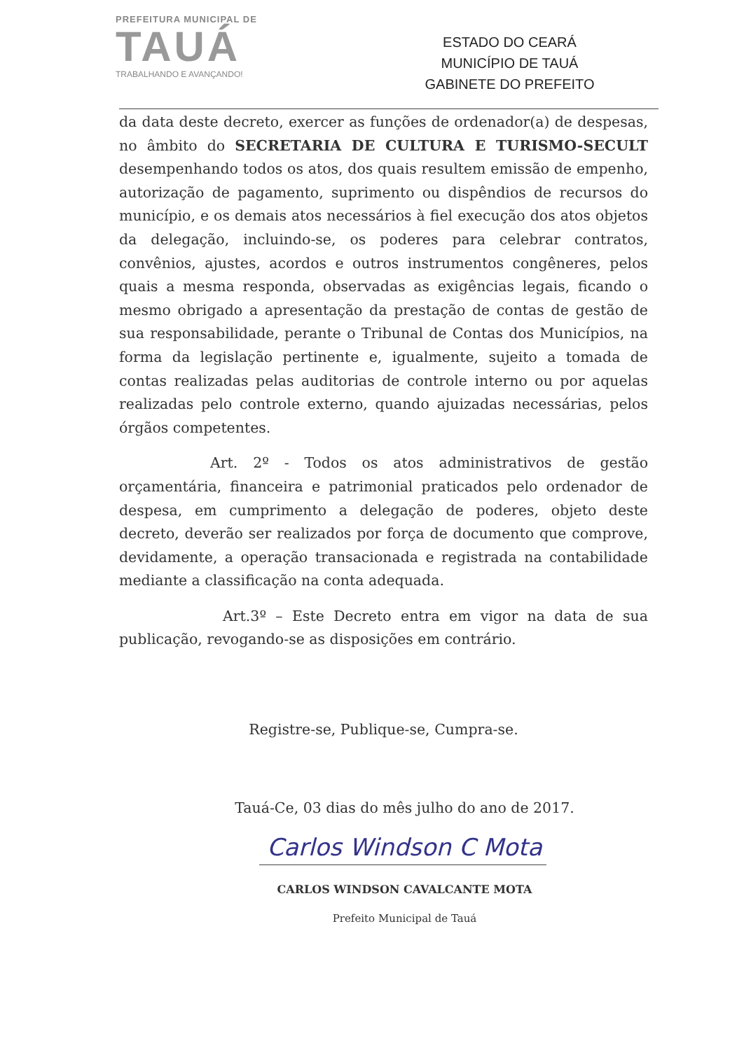PREFEITURA MUNICIPAL DE
TAUÁ
TRABALHANDO E AVANÇANDO!
ESTADO DO CEARÁ
MUNICÍPIO DE TAUÁ
GABINETE DO PREFEITO
da data deste decreto, exercer as funções de ordenador(a) de despesas, no âmbito do SECRETARIA DE CULTURA E TURISMO-SECULT desempenhando todos os atos, dos quais resultem emissão de empenho, autorização de pagamento, suprimento ou dispêndios de recursos do município, e os demais atos necessários à fiel execução dos atos objetos da delegação, incluindo-se, os poderes para celebrar contratos, convênios, ajustes, acordos e outros instrumentos congêneres, pelos quais a mesma responda, observadas as exigências legais, ficando o mesmo obrigado a apresentação da prestação de contas de gestão de sua responsabilidade, perante o Tribunal de Contas dos Municípios, na forma da legislação pertinente e, igualmente, sujeito a tomada de contas realizadas pelas auditorias de controle interno ou por aquelas realizadas pelo controle externo, quando ajuizadas necessárias, pelos órgãos competentes.
Art. 2º - Todos os atos administrativos de gestão orçamentária, financeira e patrimonial praticados pelo ordenador de despesa, em cumprimento a delegação de poderes, objeto deste decreto, deverão ser realizados por força de documento que comprove, devidamente, a operação transacionada e registrada na contabilidade mediante a classificação na conta adequada.
Art.3º – Este Decreto entra em vigor na data de sua publicação, revogando-se as disposições em contrário.
Registre-se, Publique-se, Cumpra-se.
Tauá-Ce, 03 dias do mês julho do ano de 2017.
Carlos Windson C Mota
CARLOS WINDSON CAVALCANTE MOTA
Prefeito Municipal de Tauá